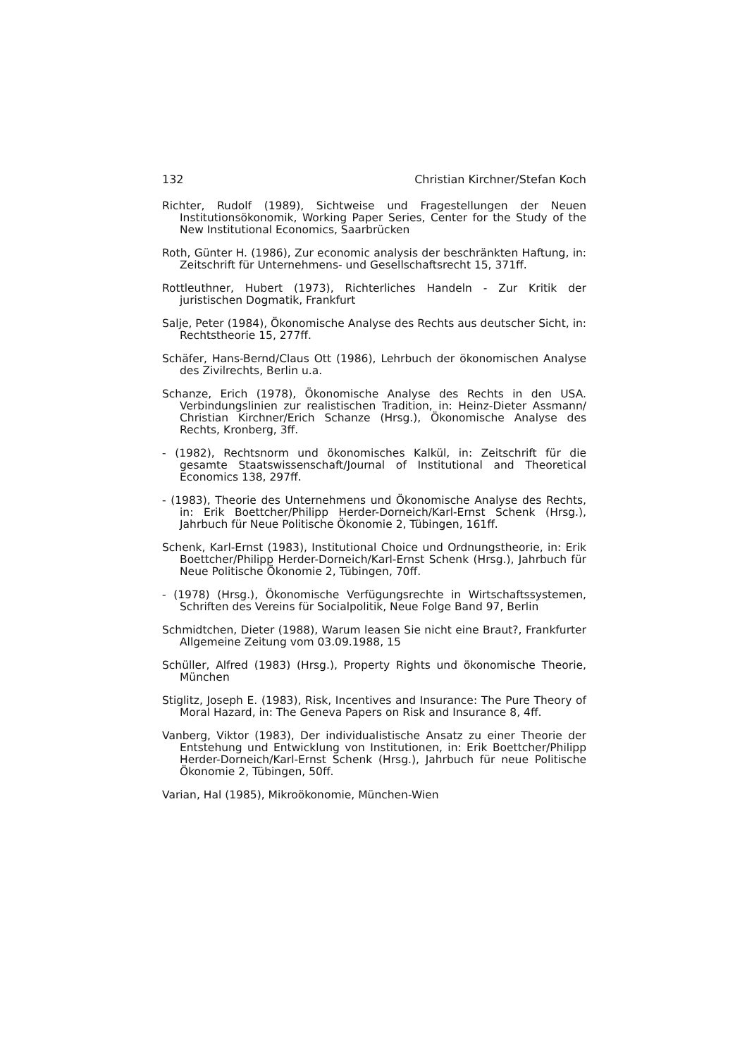132 Christian Kirchner/Stefan Koch
Richter, Rudolf (1989), Sichtweise und Fragestellungen der Neuen Institutionsökonomik, Working Paper Series, Center for the Study of the New Institutional Economics, Saarbrücken
Roth, Günter H. (1986), Zur economic analysis der beschränkten Haftung, in: Zeitschrift für Unternehmens- und Gesellschaftsrecht 15, 371ff.
Rottleuthner, Hubert (1973), Richterliches Handeln - Zur Kritik der juristischen Dogmatik, Frankfurt
Salje, Peter (1984), Ökonomische Analyse des Rechts aus deutscher Sicht, in: Rechtstheorie 15, 277ff.
Schäfer, Hans-Bernd/Claus Ott (1986), Lehrbuch der ökonomischen Analyse des Zivilrechts, Berlin u.a.
Schanze, Erich (1978), Ökonomische Analyse des Rechts in den USA. Verbindungslinien zur realistischen Tradition, in: Heinz-Dieter Assmann/ Christian Kirchner/Erich Schanze (Hrsg.), Ökonomische Analyse des Rechts, Kronberg, 3ff.
- (1982), Rechtsnorm und ökonomisches Kalkül, in: Zeitschrift für die gesamte Staatswissenschaft/Journal of Institutional and Theoretical Economics 138, 297ff.
- (1983), Theorie des Unternehmens und Ökonomische Analyse des Rechts, in: Erik Boettcher/Philipp Herder-Dorneich/Karl-Ernst Schenk (Hrsg.), Jahrbuch für Neue Politische Ökonomie 2, Tübingen, 161ff.
Schenk, Karl-Ernst (1983), Institutional Choice und Ordnungstheorie, in: Erik Boettcher/Philipp Herder-Dorneich/Karl-Ernst Schenk (Hrsg.), Jahrbuch für Neue Politische Ökonomie 2, Tübingen, 70ff.
- (1978) (Hrsg.), Ökonomische Verfügungsrechte in Wirtschaftssystemen, Schriften des Vereins für Socialpolitik, Neue Folge Band 97, Berlin
Schmidtchen, Dieter (1988), Warum leasen Sie nicht eine Braut?, Frankfurter Allgemeine Zeitung vom 03.09.1988, 15
Schüller, Alfred (1983) (Hrsg.), Property Rights und ökonomische Theorie, München
Stiglitz, Joseph E. (1983), Risk, Incentives and Insurance: The Pure Theory of Moral Hazard, in: The Geneva Papers on Risk and Insurance 8, 4ff.
Vanberg, Viktor (1983), Der individualistische Ansatz zu einer Theorie der Entstehung und Entwicklung von Institutionen, in: Erik Boettcher/Philipp Herder-Dorneich/Karl-Ernst Schenk (Hrsg.), Jahrbuch für neue Politische Ökonomie 2, Tübingen, 50ff.
Varian, Hal (1985), Mikroökonomie, München-Wien